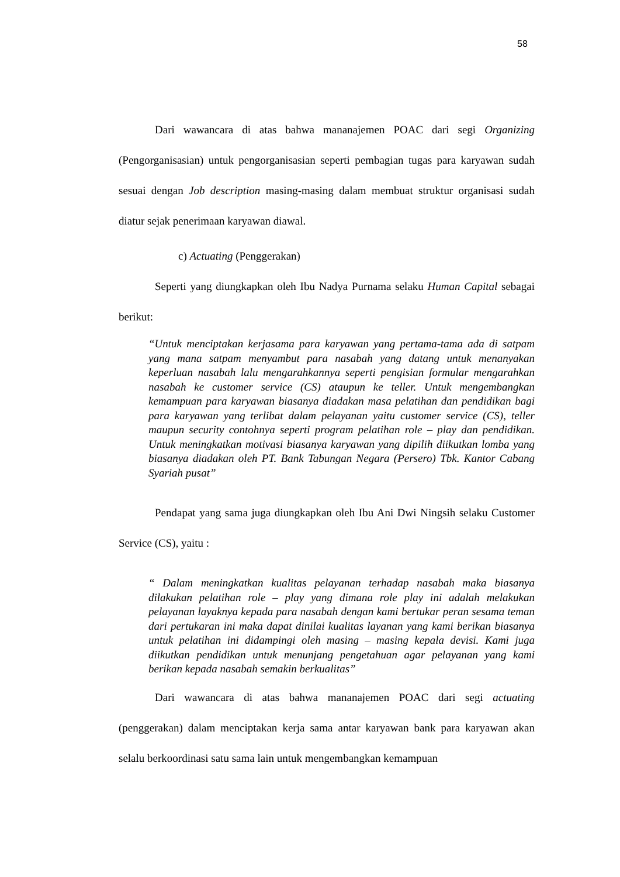58
Dari wawancara di atas bahwa mananajemen POAC dari segi Organizing (Pengorganisasian) untuk pengorganisasian seperti pembagian tugas para karyawan sudah sesuai dengan Job description masing-masing dalam membuat struktur organisasi sudah diatur sejak penerimaan karyawan diawal.
c) Actuating (Penggerakan)
Seperti yang diungkapkan oleh Ibu Nadya Purnama selaku Human Capital sebagai berikut:
“Untuk menciptakan kerjasama para karyawan yang pertama-tama ada di satpam yang mana satpam menyambut para nasabah yang datang untuk menanyakan keperluan nasabah lalu mengarahkannya seperti pengisian formular mengarahkan nasabah ke customer service (CS) ataupun ke teller. Untuk mengembangkan kemampuan para karyawan biasanya diadakan masa pelatihan dan pendidikan bagi para karyawan yang terlibat dalam pelayanan yaitu customer service (CS), teller maupun security contohnya seperti program pelatihan role – play dan pendidikan. Untuk meningkatkan motivasi biasanya karyawan yang dipilih diikutkan lomba yang biasanya diadakan oleh PT. Bank Tabungan Negara (Persero) Tbk. Kantor Cabang Syariah pusat”
Pendapat yang sama juga diungkapkan oleh Ibu Ani Dwi Ningsih selaku Customer Service (CS), yaitu :
“ Dalam meningkatkan kualitas pelayanan terhadap nasabah maka biasanya dilakukan pelatihan role – play yang dimana role play ini adalah melakukan pelayanan layaknya kepada para nasabah dengan kami bertukar peran sesama teman dari pertukaran ini maka dapat dinilai kualitas layanan yang kami berikan biasanya untuk pelatihan ini didampingi oleh masing – masing kepala devisi. Kami juga diikutkan pendidikan untuk menunjang pengetahuan agar pelayanan yang kami berikan kepada nasabah semakin berkualitas”
Dari wawancara di atas bahwa mananajemen POAC dari segi actuating (penggerakan) dalam menciptakan kerja sama antar karyawan bank para karyawan akan selalu berkoordinasi satu sama lain untuk mengembangkan kemampuan